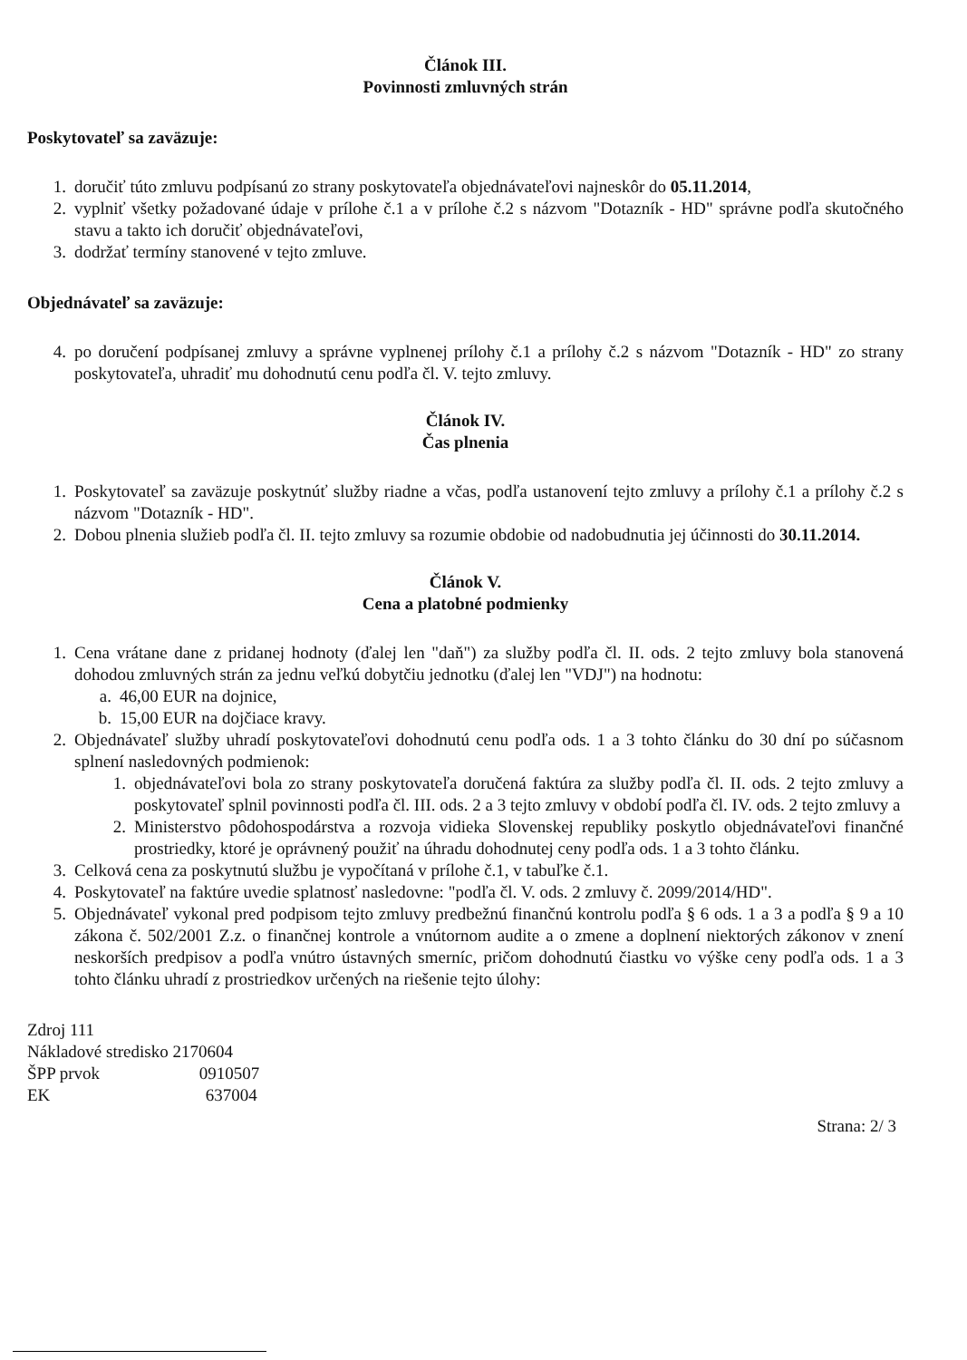Článok III.
Povinnosti zmluvných strán
Poskytovateľ sa zaväzuje:
1. doručiť túto zmluvu podpísanú zo strany poskytovateľa objednávateľovi najneskôr do 05.11.2014,
2. vyplniť všetky požadované údaje v prílohe č.1 a v prílohe č.2 s názvom "Dotazník - HD" správne podľa skutočného stavu a takto ich doručiť objednávateľovi,
3. dodržať termíny stanovené v tejto zmluve.
Objednávateľ sa zaväzuje:
4. po doručení podpísanej zmluvy a správne vyplnenej prílohy č.1 a prílohy č.2 s názvom "Dotazník - HD" zo strany poskytovateľa, uhradiť mu dohodnutú cenu podľa čl. V. tejto zmluvy.
Článok IV.
Čas plnenia
1. Poskytovateľ sa zaväzuje poskytnúť služby riadne a včas, podľa ustanovení tejto zmluvy a prílohy č.1 a prílohy č.2 s názvom "Dotazník - HD".
2. Dobou plnenia služieb podľa čl. II. tejto zmluvy sa rozumie obdobie od nadobudnutia jej účinnosti do 30.11.2014.
Článok V.
Cena a platobné podmienky
1. Cena vrátane dane z pridanej hodnoty (ďalej len "daň") za služby podľa čl. II. ods. 2 tejto zmluvy bola stanovená dohodou zmluvných strán za jednu veľkú dobytčiu jednotku (ďalej len "VDJ") na hodnotu:
a. 46,00 EUR na dojnice,
b. 15,00 EUR na dojčiace kravy.
2. Objednávateľ služby uhradí poskytovateľovi dohodnutú cenu podľa ods. 1 a 3 tohto článku do 30 dní po súčasnom splnení nasledovných podmienok:
1. objednávateľovi bola zo strany poskytovateľa doručená faktúra za služby podľa čl. II. ods. 2 tejto zmluvy a poskytovateľ splnil povinnosti podľa čl. III. ods. 2 a 3 tejto zmluvy v období podľa čl. IV. ods. 2 tejto zmluvy a
2. Ministerstvo pôdohospodárstva a rozvoja vidieka Slovenskej republiky poskytlo objednávateľovi finančné prostriedky, ktoré je oprávnený použiť na úhradu dohodnutej ceny podľa ods. 1 a 3 tohto článku.
3. Celková cena za poskytnutú službu je vypočítaná v prílohe č.1, v tabuľke č.1.
4. Poskytovateľ na faktúre uvedie splatnosť nasledovne: "podľa čl. V. ods. 2 zmluvy č. 2099/2014/HD".
5. Objednávateľ vykonal pred podpisom tejto zmluvy predbežnú finančnú kontrolu podľa § 6 ods. 1 a 3 a podľa § 9 a 10 zákona č. 502/2001 Z.z. o finančnej kontrole a vnútornom audite a o zmene a doplnení niektorých zákonov v znení neskorších predpisov a podľa vnútro ústavných smerníc, pričom dohodnutú čiastku vo výške ceny podľa ods. 1 a 3 tohto článku uhradí z prostriedkov určených na riešenie tejto úlohy:
Zdroj 111
Nákladové stredisko 2170604
ŠPP prvok 0910507
EK 637004
Strana: 2/ 3